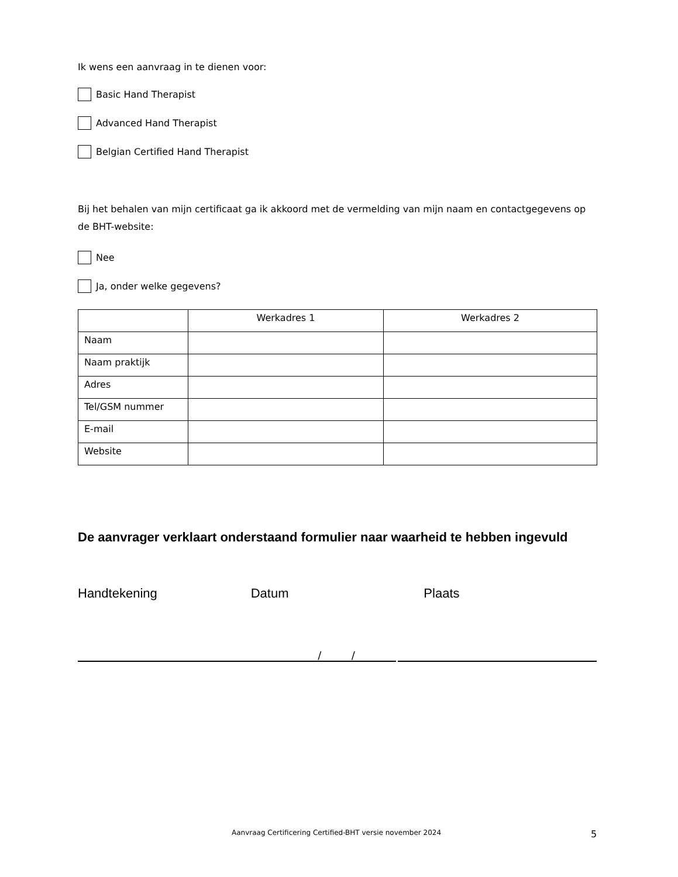Ik wens een aanvraag in te dienen voor:
Basic Hand Therapist
Advanced Hand Therapist
Belgian Certified Hand Therapist
Bij het behalen van mijn certificaat ga ik akkoord met de vermelding van mijn naam en contactgegevens op de BHT-website:
Nee
Ja, onder welke gegevens?
| | Werkadres 1 | Werkadres 2 |
| --- | --- | --- |
| Naam | | |
| Naam praktijk | | |
| Adres | | |
| Tel/GSM nummer | | |
| E-mail | | |
| Website | | |
De aanvrager verklaart onderstaand formulier naar waarheid te hebben ingevuld
Handtekening Datum Plaats
/ /
Aanvraag Certificering Certified-BHT versie november 2024 5